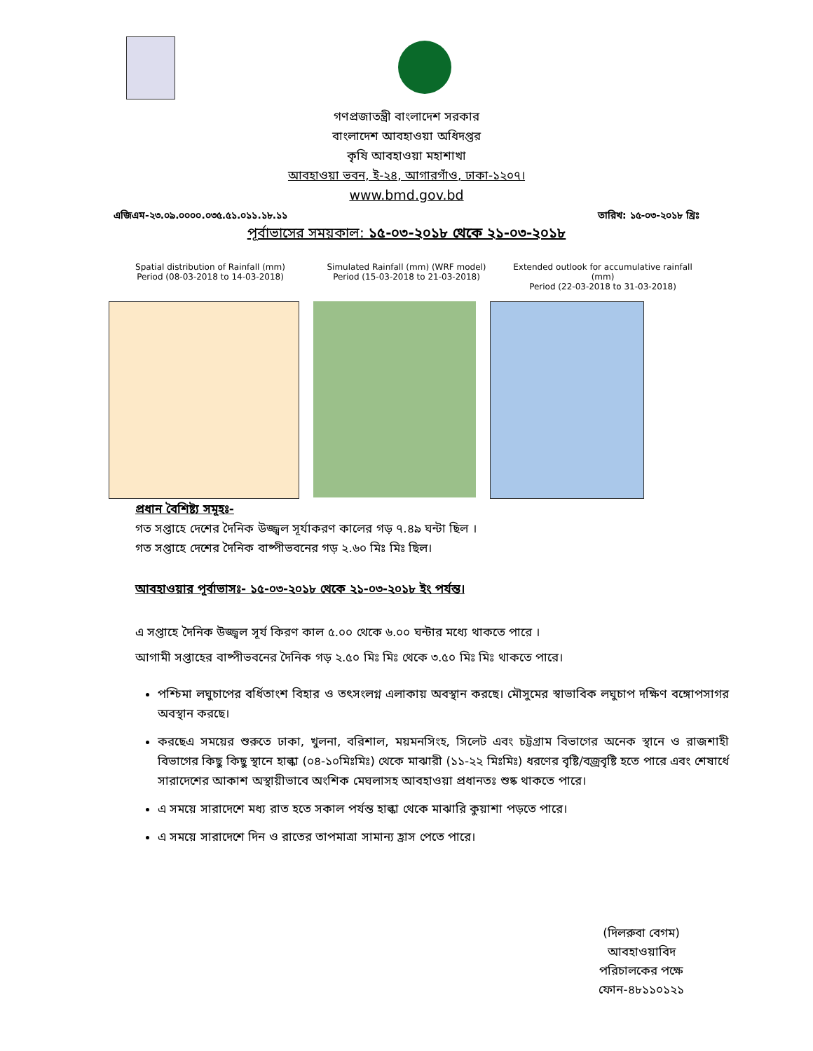গণপ্রজাতন্ত্রী বাংলাদেশ সরকার
বাংলাদেশ আবহাওয়া অধিদপ্তর
কৃষি আবহাওয়া মহাশাখা
আবহাওয়া ভবন, ই-২৪, আগারগাঁও, ঢাকা-১২০৭।
www.bmd.gov.bd
এজিএম-২৩.০৯.০০০০.০৩৫.৫১.০১১.১৮.১১ তারিখ: ১৫-০৩-২০১৮ খ্রিঃ
পূর্বাভাসের সময়কাল: ১৫-০৩-২০১৮ থেকে ২১-০৩-২০১৮
Spatial distribution of Rainfall (mm)
Period (08-03-2018 to 14-03-2018)
Simulated Rainfall (mm) (WRF model)
Period (15-03-2018 to 21-03-2018)
Extended outlook for accumulative rainfall (mm)
Period (22-03-2018 to 31-03-2018)
প্রধান বৈশিষ্ট্য সমূহঃ-
গত সপ্তাহে দেশের দৈনিক উজ্জ্বল সূর্যাকরণ কালের গড় ৭.৪৯ ঘন্টা ছিল ।
গত সপ্তাহে দেশের দৈনিক বাষ্পীভবনের গড় ২.৬০ মিঃ মিঃ ছিল।
আবহাওয়ার পূর্বাভাসঃ- ১৫-০৩-২০১৮ থেকে ২১-০৩-২০১৮ ইং পর্যন্ত।
এ সপ্তাহে দৈনিক উজ্জ্বল সূর্য কিরণ কাল ৫.০০ থেকে ৬.০০ ঘন্টার মধ্যে থাকতে পারে ।
আগামী সপ্তাহের বাষ্পীভবনের দৈনিক গড় ২.৫০ মিঃ মিঃ থেকে ৩.৫০ মিঃ মিঃ থাকতে পারে।
পশ্চিমা লঘুচাপের বর্ধিতাংশ বিহার ও তৎসংলগ্ন এলাকায় অবস্থান করছে। মৌসুমের স্বাভাবিক লঘুচাপ দক্ষিণ বঙ্গোপসাগর অবস্থান করছে।
করছেএ সময়ের শুরুতে ঢাকা, খুলনা, বরিশাল, ময়মনসিংহ, সিলেট এবং চট্টগ্রাম বিভাগের অনেক স্থানে ও রাজশাহী বিভাগের কিছু কিছু স্থানে হাল্কা (০৪-১০মিঃমিঃ) থেকে মাঝারী (১১-২২ মিঃমিঃ) ধরণের বৃষ্টি/বজ্রবৃষ্টি হতে পারে এবং শেষার্ধে সারাদেশের আকাশ অস্থায়ীভাবে অংশিক মেঘলাসহ আবহাওয়া প্রধানতঃ শুষ্ক থাকতে পারে।
এ সময়ে সারাদেশে মধ্য রাত হতে সকাল পর্যন্ত হাল্কা থেকে মাঝারি কুয়াশা পড়তে পারে।
এ সময়ে সারাদেশে দিন ও রাতের তাপমাত্রা সামান্য হ্রাস পেতে পারে।
(দিলরুবা বেগম)
আবহাওয়াবিদ
পরিচালকের পক্ষে
ফোন-৪৮১১০১২১